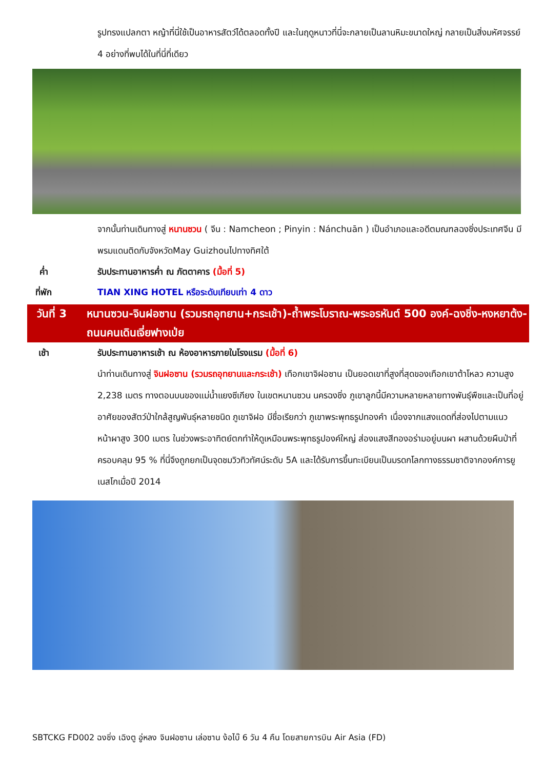รูปทรงแปลกตา หญ้าที่นี่ใช้เป็นอาหารสัตว์ได้ตลอดทั้งปี และในฤดูหนาวที่นี่จะกลายเป็นลานหิมะขนาดใหญ่ กลายเป็นสิ่งมหัศจรรย์ 4 อย่างที่พบได้ในที่นี่ที่เดียว
จากนั้นท่านเดินทางสู่ หนานซวน ( จีน : Namcheon ; Pinyin : Nánchuān ) เป็นอำเภอและอดีตมณฑลฉงชิ่งประเทศจีน มีพรมแดนติดกับจังหวัดMay Guizhouไปทางทิศใต้
ค่ำ รับประทานอาหารค่ำ ณ ภัตตาคาร (มื้อที่ 5)
ที่พัก TIAN XING HOTEL หรือระดับเทียบเท่า 4 ดาว
วันที่ 3 หนานซวน-จินฝอซาน (รวมรถอุทยาน+กระเช้า)-ถ้ำพระโบราณ-พระอรหันต์ 500 องค์-ฉงชิ่ง-หงหยาต้ง-ถนนคนเดินเจี่ยฟางเป่ย
เช้า รับประทานอาหารเช้า ณ ห้องอาหารภายในโรงแรม (มื้อที่ 6)
นำท่านเดินทางสู่ จินฝอซาน (รวมรถอุทยานและกระเช้า) เทือกเขาจิฝอซาน เป็นยอดเขาที่สูงที่สุดของเทือกเขาต้าโหลว ความสูง 2,238 เมตร ทางตอนบนของแม่น้ำแยงซีเกียง ในเขตหนานซวน นครฉงชิ่ง ภูเขาลูกนี้มีความหลายหลายทางพันธุ์พืชและเป็นที่อยู่อาศัยของสัตว์ป่าใกล้สูญพันธุ์หลายชนิด ภูเขาจิฝอ มีชื่อเรียกว่า ภูเขาพระพุทธรูปทองคำ เนื่องจากแสงแดดที่ส่องไปตามแนวหน้าผาสูง 300 เมตร ในช่วงพระอาทิตย์ตกทำให้ดูเหมือนพระพุทธรูปองค์ใหญ่ ส่องแสงสีทองอร่ามอยู่บนผา ผสานด้วยผืนป่าที่ครอบคลุม 95 % ที่นี่จึงถูกยกเป็นจุดชมวิวทิวทัศน์ระดับ 5A และได้รับการขึ้นทะเบียนเป็นมรดกโลกทางธรรมชาติจากองค์การยูเนสโกเมื่อปี 2014
SBTCKG FD002 ฉงชิ่ง เฉิงตู อู่หลง จินฝอซาน เล่อซาน ง้อไบ๊ 6 วัน 4 คืน โดยสายการบิน Air Asia (FD)